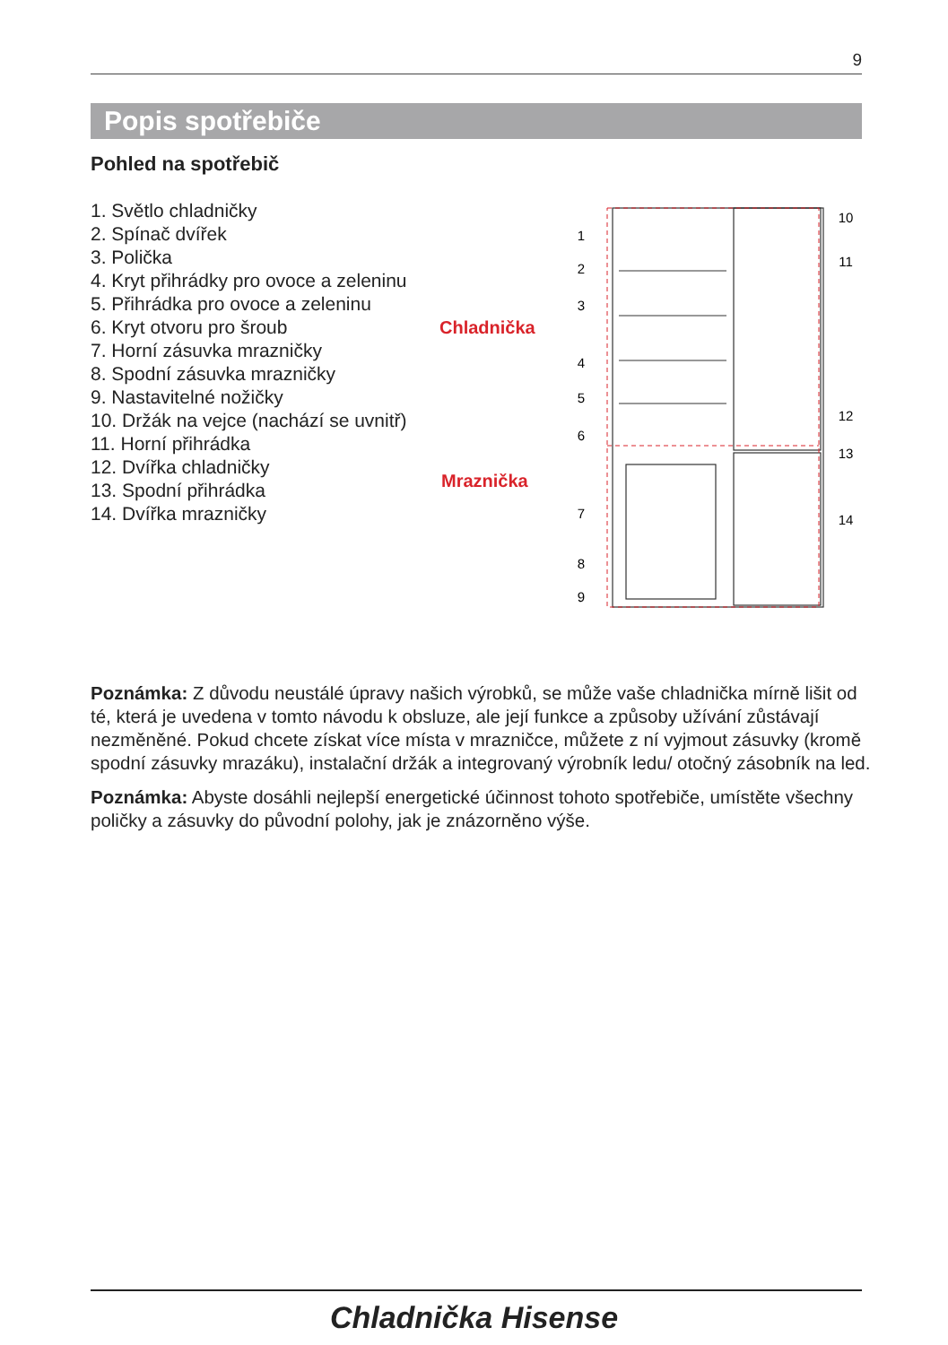9
Popis spotřebiče
Pohled na spotřebič
1. Světlo chladničky
2. Spínač dvířek
3. Polička
4. Kryt přihrádky pro ovoce a zeleninu
5. Přihrádka pro ovoce a zeleninu
6. Kryt otvoru pro šroub
7. Horní zásuvka mrazničky
8. Spodní zásuvka mrazničky
9. Nastavitelné nožičky
10. Držák na vejce (nachází se uvnitř)
11. Horní přihrádka
12. Dvířka chladničky
13. Spodní přihrádka
14. Dvířka mrazničky
Chladnička
Mraznička
1
2
3
4
5
6
7
8
9
10
11
12
13
14
Poznámka: Z důvodu neustálé úpravy našich výrobků, se může vaše chladnička mírně lišit od té, která je uvedena v tomto návodu k obsluze, ale její funkce a způsoby užívání zůstávají nezměněné. Pokud chcete získat více místa v mrazničce, můžete z ní vyjmout zásuvky (kromě spodní zásuvky mrazáku), instalační držák a integrovaný výrobník ledu/ otočný zásobník na led.
Poznámka: Abyste dosáhli nejlepší energetické účinnost tohoto spotřebiče, umístěte všechny poličky a zásuvky do původní polohy, jak je znázorněno výše.
Chladnička Hisense